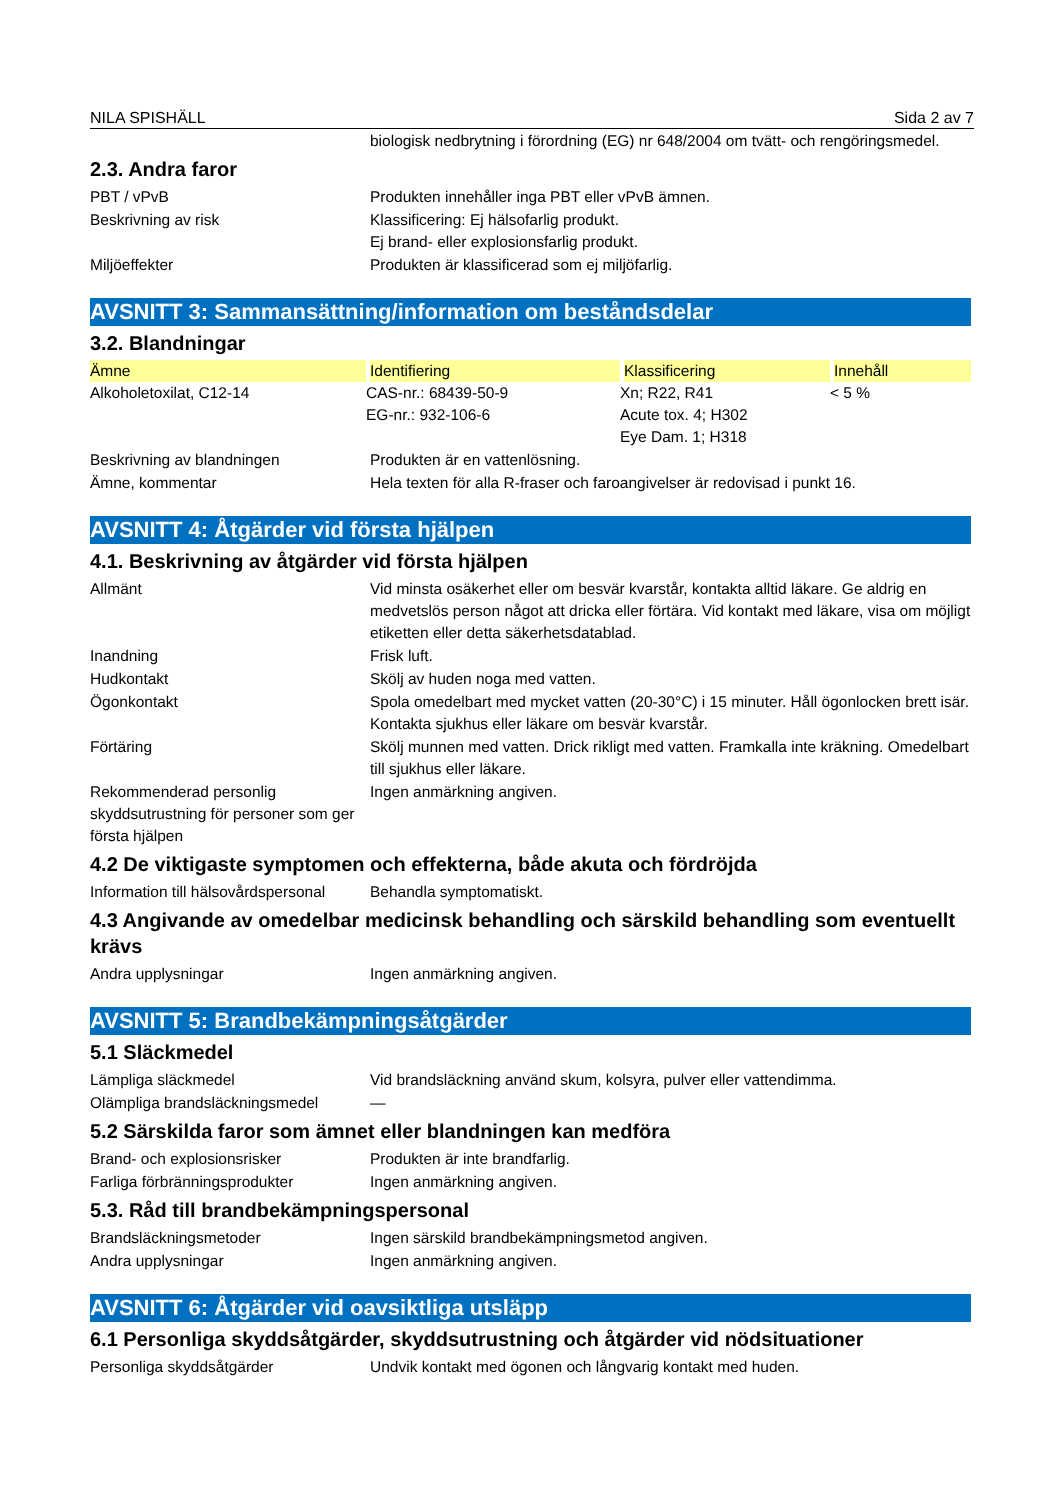NILA SPISHÄLL Sida 2 av 7
biologisk nedbrytning i förordning (EG) nr 648/2004 om tvätt- och rengöringsmedel.
2.3. Andra faror
PBT / vPvB Produkten innehåller inga PBT eller vPvB ämnen.
Beskrivning av risk Klassificering: Ej hälsofarlig produkt.
Ej brand- eller explosionsfarlig produkt.
Miljöeffekter Produkten är klassificerad som ej miljöfarlig.
AVSNITT 3: Sammansättning/information om beståndsdelar
3.2. Blandningar
| Ämne | Identifiering | Klassificering | Innehåll |
| --- | --- | --- | --- |
| Alkoholetoxilat, C12-14 | CAS-nr.: 68439-50-9 EG-nr.: 932-106-6 | Xn; R22, R41 Acute tox. 4; H302 Eye Dam. 1; H318 | < 5 % |
Beskrivning av blandningen Produkten är en vattenlösning.
Ämne, kommentar Hela texten för alla R-fraser och faroangivelser är redovisad i punkt 16.
AVSNITT 4: Åtgärder vid första hjälpen
4.1. Beskrivning av åtgärder vid första hjälpen
Allmänt Vid minsta osäkerhet eller om besvär kvarstår, kontakta alltid läkare. Ge aldrig en medvetslös person något att dricka eller förtära. Vid kontakt med läkare, visa om möjligt etiketten eller detta säkerhetsdatablad.
Inandning Frisk luft.
Hudkontakt Skölj av huden noga med vatten.
Ögonkontakt Spola omedelbart med mycket vatten (20-30°C) i 15 minuter. Håll ögonlocken brett isär. Kontakta sjukhus eller läkare om besvär kvarstår.
Förtäring Skölj munnen med vatten. Drick rikligt med vatten. Framkalla inte kräkning. Omedelbart till sjukhus eller läkare.
Rekommenderad personlig skyddsutrustning för personer som ger första hjälpen
Ingen anmärkning angiven.
4.2 De viktigaste symptomen och effekterna, både akuta och fördröjda
Information till hälsovårdspersonal
Behandla symptomatiskt.
4.3 Angivande av omedelbar medicinsk behandling och särskild behandling som eventuellt krävs
Andra upplysningar Ingen anmärkning angiven.
AVSNITT 5: Brandbekämpningsåtgärder
5.1 Släckmedel
Lämpliga släckmedel Vid brandsläckning använd skum, kolsyra, pulver eller vattendimma.
Olämpliga brandsläckningsmedel —
5.2 Särskilda faror som ämnet eller blandningen kan medföra
Brand- och explosionsrisker Produkten är inte brandfarlig.
Farliga förbränningsprodukter Ingen anmärkning angiven.
5.3. Råd till brandbekämpningspersonal
Brandsläckningsmetoder Ingen särskild brandbekämpningsmetod angiven.
Andra upplysningar Ingen anmärkning angiven.
AVSNITT 6: Åtgärder vid oavsiktliga utsläpp
6.1 Personliga skyddsåtgärder, skyddsutrustning och åtgärder vid nödsituationer
Personliga skyddsåtgärder Undvik kontakt med ögonen och långvarig kontakt med huden.